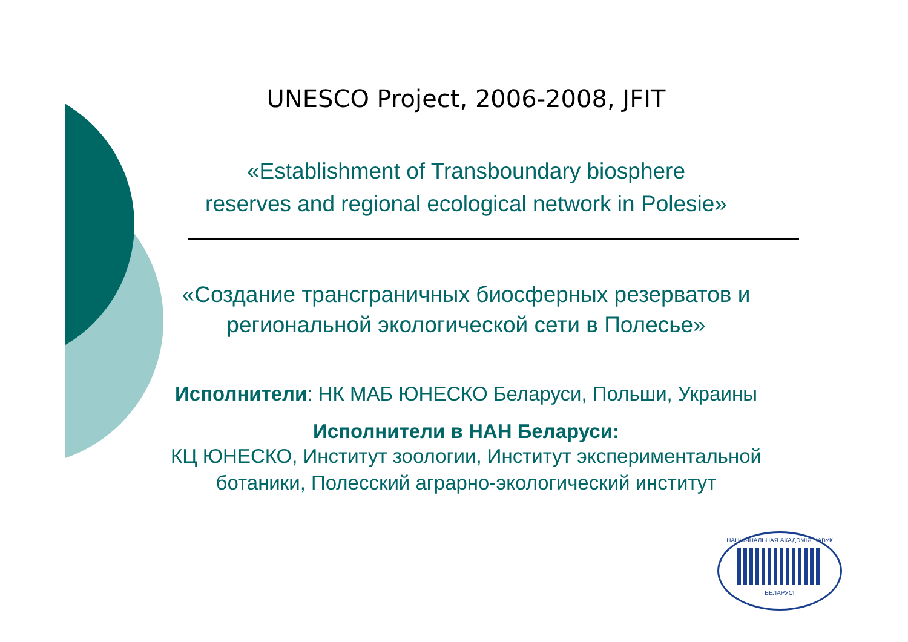UNESCO Project, 2006-2008, JFIT
«Establishment of Transboundary biosphere
reserves and regional ecological network in Polesie»
«Создание трансграничных биосферных резерватов и
региональной экологической сети в Полесье»
Исполнители: НК МАБ ЮНЕСКО Беларуси, Польши, Украины
Исполнители в НАН Беларуси:
КЦ ЮНЕСКО, Институт зоологии, Институт экспериментальной
ботаники, Полесский аграрно-экологический институт
НАЦЫЯНАЛЬНАЯ АКАДЭМІЯ НАВУК
БЕЛАРУСІ